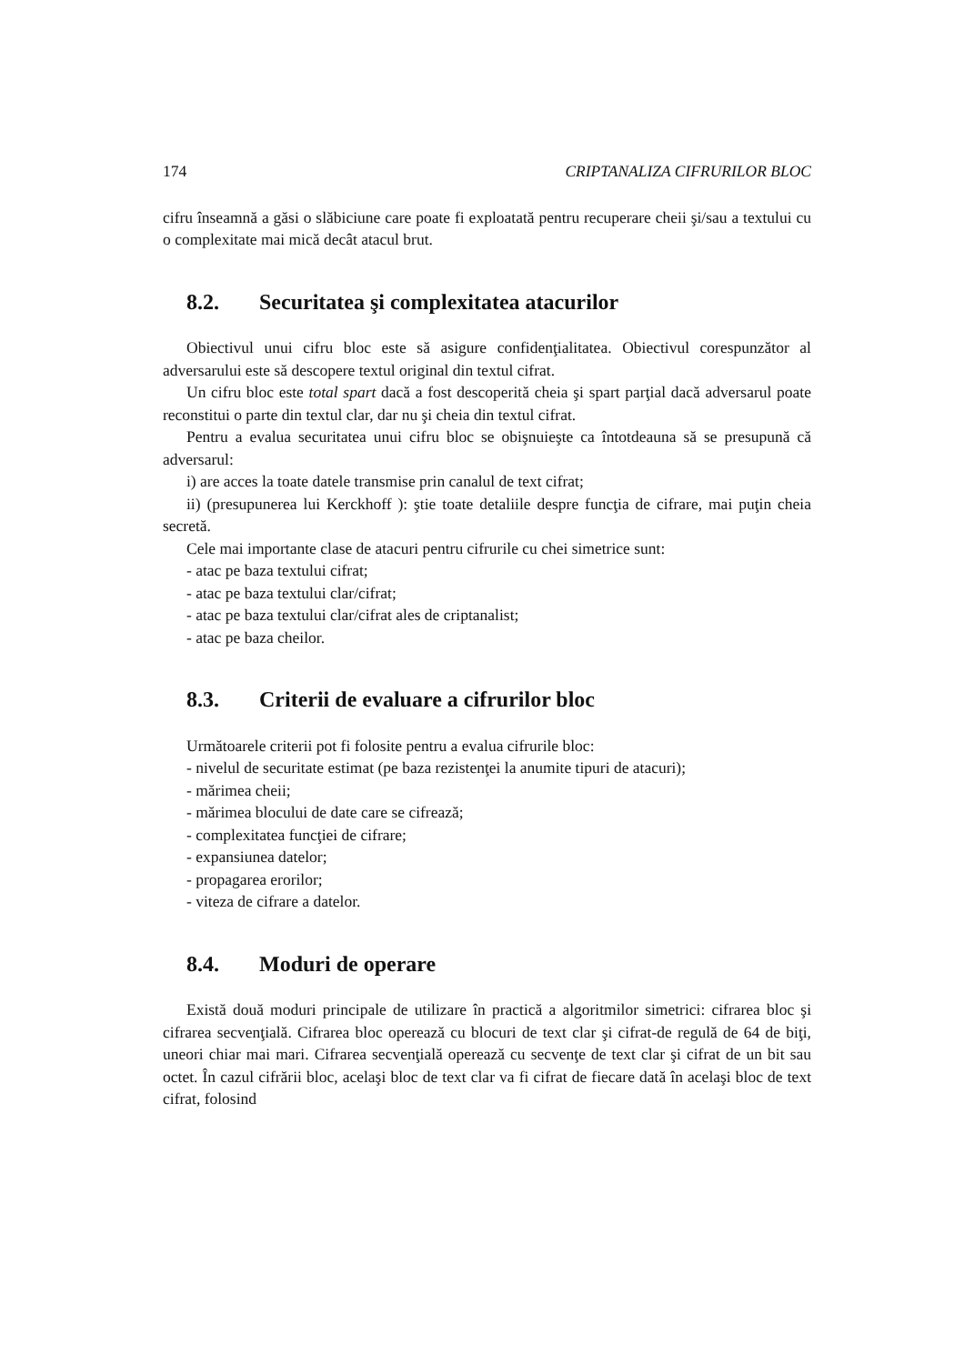174 CRIPTANALIZA CIFRURILOR BLOC
cifru înseamnă a găsi o slăbiciune care poate fi exploatată pentru recuperare cheii şi/sau a textului cu o complexitate mai mică decât atacul brut.
8.2. Securitatea şi complexitatea atacurilor
Obiectivul unui cifru bloc este să asigure confidenţialitatea. Obiectivul corespunzător al adversarului este să descopere textul original din textul cifrat.
Un cifru bloc este total spart dacă a fost descoperită cheia şi spart parţial dacă adversarul poate reconstitui o parte din textul clar, dar nu şi cheia din textul cifrat.
Pentru a evalua securitatea unui cifru bloc se obişnuieşte ca întotdeauna să se presupună că adversarul:
i) are acces la toate datele transmise prin canalul de text cifrat;
ii) (presupunerea lui Kerckhoff ): ştie toate detaliile despre funcţia de cifrare, mai puţin cheia secretă.
Cele mai importante clase de atacuri pentru cifrurile cu chei simetrice sunt:
- atac pe baza textului cifrat;
- atac pe baza textului clar/cifrat;
- atac pe baza textului clar/cifrat ales de criptanalist;
- atac pe baza cheilor.
8.3. Criterii de evaluare a cifrurilor bloc
Următoarele criterii pot fi folosite pentru a evalua cifrurile bloc:
- nivelul de securitate estimat (pe baza rezistenţei la anumite tipuri de atacuri);
- mărimea cheii;
- mărimea blocului de date care se cifrează;
- complexitatea funcţiei de cifrare;
- expansiunea datelor;
- propagarea erorilor;
- viteza de cifrare a datelor.
8.4. Moduri de operare
Există două moduri principale de utilizare în practică a algoritmilor simetrici: cifrarea bloc şi cifrarea secvenţială. Cifrarea bloc operează cu blocuri de text clar şi cifrat-de regulă de 64 de biţi, uneori chiar mai mari. Cifrarea secvenţială operează cu secvenţe de text clar şi cifrat de un bit sau octet. În cazul cifrării bloc, acelaşi bloc de text clar va fi cifrat de fiecare dată în acelaşi bloc de text cifrat, folosind